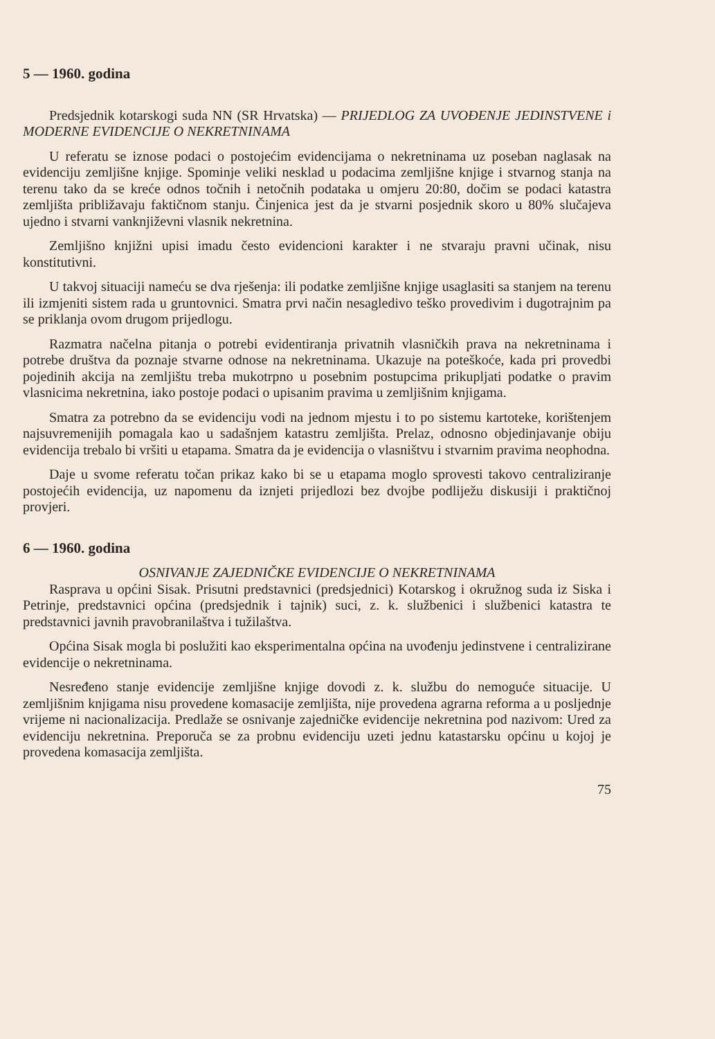5 — 1960. godina
Predsjednik kotarskogi suda NN (SR Hrvatska) — PRIJEDLOG ZA UVOĐENJE JEDINSTVENE i MODERNE EVIDENCIJE O NEKRETNINAMA
U referatu se iznose podaci o postojećim evidencijama o nekretninama uz poseban naglasak na evidenciju zemljišne knjige. Spominje veliki nesklad u podacima zemljišne knjige i stvarnog stanja na terenu tako da se kreće odnos točnih i netočnih podataka u omjeru 20:80, dočim se podaci katastra zemljišta približavaju faktičnom stanju. Činjenica jest da je stvarni posjednik skoro u 80% slučajeva ujedno i stvarni vanknjiževni vlasnik nekretnina.
Zemljišno knjižni upisi imadu često evidencioni karakter i ne stvaraju pravni učinak, nisu konstitutivni.
U takvoj situaciji nameću se dva rješenja: ili podatke zemljišne knjige usaglasiti sa stanjem na terenu ili izmjeniti sistem rada u gruntovnici. Smatra prvi način nesagledivo teško provedivim i dugotrajnim pa se priklanja ovom drugom prijedlogu.
Razmatra načelna pitanja o potrebi evidentiranja privatnih vlasničkih prava na nekretninama i potrebe društva da poznaje stvarne odnose na nekretninama. Ukazuje na poteškoće, kada pri provedbi pojedinih akcija na zemljištu treba mukotrpno u posebnim postupcima prikupljati podatke o pravim vlasnicima nekretnina, iako postoje podaci o upisanim pravima u zemljišnim knjigama.
Smatra za potrebno da se evidenciju vodi na jednom mjestu i to po sistemu kartoteke, korištenjem najsuvremenijih pomagala kao u sadašnjem katastru zemljišta. Prelaz, odnosno objedinjavanje obiju evidencija trebalo bi vršiti u etapama. Smatra da je evidencija o vlasništvu i stvarnim pravima neophodna.
Daje u svome referatu točan prikaz kako bi se u etapama moglo sprovesti takovo centraliziranje postojećih evidencija, uz napomenu da iznjeti prijedlozi bez dvojbe podliježu diskusiji i praktičnoj provjeri.
6 — 1960. godina
OSNIVANJE ZAJEDNIČKE EVIDENCIJE O NEKRETNINAMA
Rasprava u općini Sisak. Prisutni predstavnici (predsjednici) Kotarskog i okružnog suda iz Siska i Petrinje, predstavnici općina (predsjednik i tajnik) suci, z. k. službenici i službenici katastra te predstavnici javnih pravobranilaštva i tužilaštva.
Općina Sisak mogla bi poslužiti kao eksperimentalna općina na uvođenju jedinstvene i centralizirane evidencije o nekretninama.
Nesređeno stanje evidencije zemljišne knjige dovodi z. k. službu do nemoguće situacije. U zemljišnim knjigama nisu provedene komasacije zemljišta, nije provedena agrarna reforma a u posljednje vrijeme ni nacionalizacija. Predlaže se osnivanje zajedničke evidencije nekretnina pod nazivom: Ured za evidenciju nekretnina. Preporuča se za probnu evidenciju uzeti jednu katastarsku općinu u kojoj je provedena komasacija zemljišta.
75